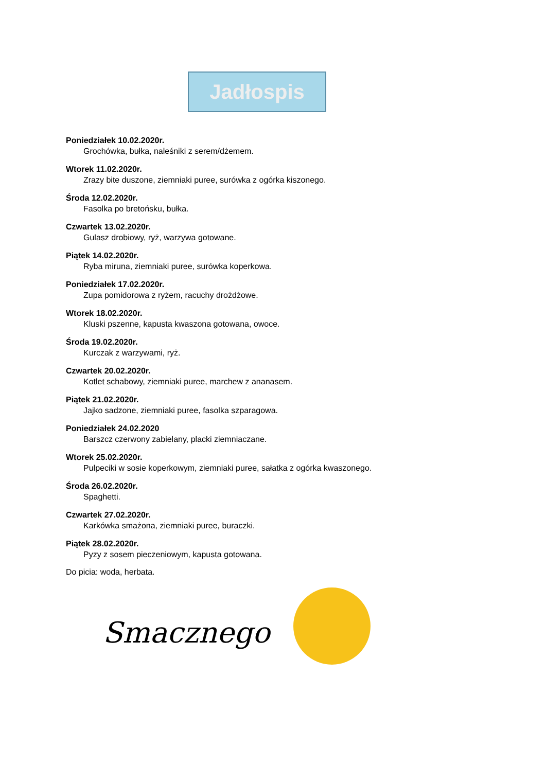Jadłospis
Poniedziałek 10.02.2020r.
Grochówka, bułka, naleśniki z serem/dżemem.
Wtorek 11.02.2020r.
Zrazy bite duszone, ziemniaki puree, surówka z ogórka kiszonego.
Środa 12.02.2020r.
Fasolka po bretońsku, bułka.
Czwartek 13.02.2020r.
Gulasz drobiowy, ryż, warzywa gotowane.
Piątek 14.02.2020r.
Ryba miruna, ziemniaki puree, surówka koperkowa.
Poniedziałek 17.02.2020r.
Zupa pomidorowa z ryżem, racuchy drożdżowe.
Wtorek 18.02.2020r.
Kluski pszenne, kapusta kwaszona gotowana, owoce.
Środa 19.02.2020r.
Kurczak z warzywami, ryż.
Czwartek 20.02.2020r.
Kotlet schabowy, ziemniaki puree, marchew z ananasem.
Piątek 21.02.2020r.
Jajko sadzone, ziemniaki puree, fasolka szparagowa.
Poniedziałek 24.02.2020
Barszcz czerwony zabielany, placki ziemniaczane.
Wtorek 25.02.2020r.
Pulpeciki w sosie koperkowym, ziemniaki puree, sałatka z ogórka kwaszonego.
Środa 26.02.2020r.
Spaghetti.
Czwartek 27.02.2020r.
Karkówka smażona, ziemniaki puree, buraczki.
Piątek 28.02.2020r.
Pyzy z sosem pieczeniowym, kapusta gotowana.
Do picia: woda, herbata.
Smacznego